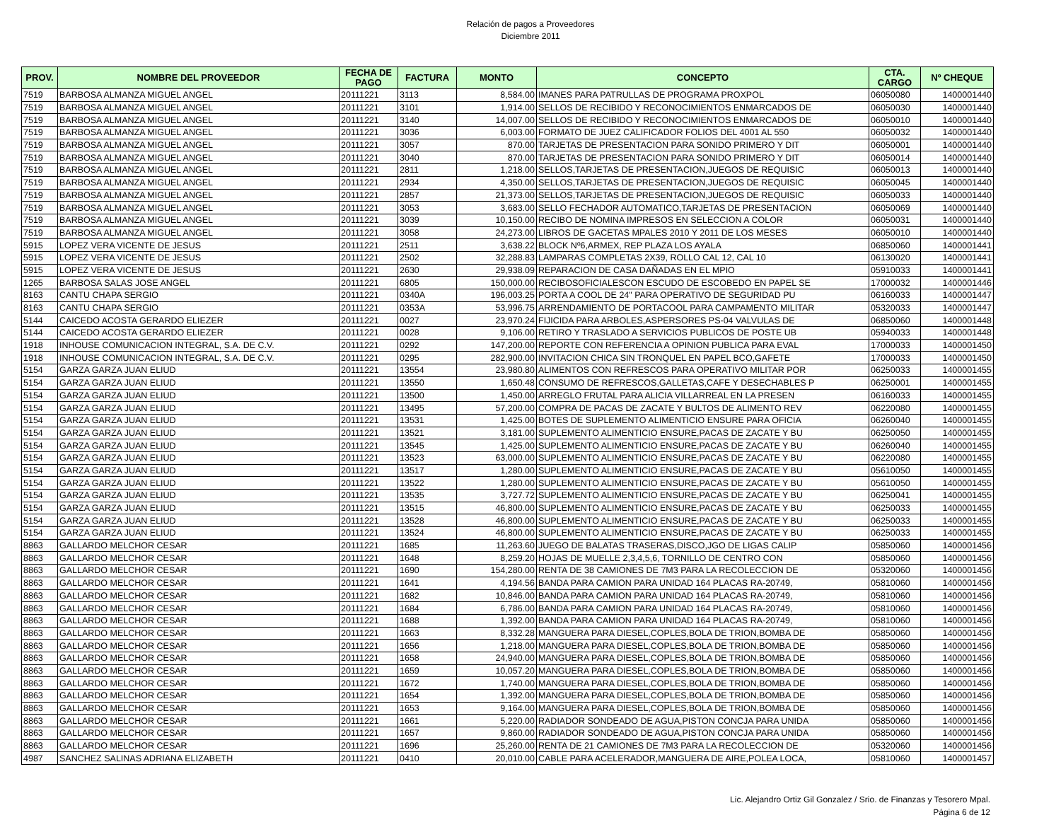Relación de pagos a Proveedores
Diciembre 2011
| PROV. | NOMBRE DEL PROVEEDOR | FECHA DE PAGO | FACTURA | MONTO | CONCEPTO | CTA. CARGO | Nº CHEQUE |
| --- | --- | --- | --- | --- | --- | --- | --- |
| 7519 | BARBOSA ALMANZA MIGUEL ANGEL | 20111221 | 3113 | 8,584.00 | IMANES PARA PATRULLAS DE PROGRAMA PROXPOL | 06050080 | 1400001440 |
| 7519 | BARBOSA ALMANZA MIGUEL ANGEL | 20111221 | 3101 | 1,914.00 | SELLOS DE RECIBIDO Y RECONOCIMIENTOS ENMARCADOS DE | 06050030 | 1400001440 |
| 7519 | BARBOSA ALMANZA MIGUEL ANGEL | 20111221 | 3140 | 14,007.00 | SELLOS DE RECIBIDO Y RECONOCIMIENTOS ENMARCADOS DE | 06050010 | 1400001440 |
| 7519 | BARBOSA ALMANZA MIGUEL ANGEL | 20111221 | 3036 | 6,003.00 | FORMATO DE JUEZ CALIFICADOR FOLIOS DEL 4001 AL 550 | 06050032 | 1400001440 |
| 7519 | BARBOSA ALMANZA MIGUEL ANGEL | 20111221 | 3057 | 870.00 | TARJETAS DE PRESENTACION PARA SONIDO PRIMERO Y DIT | 06050001 | 1400001440 |
| 7519 | BARBOSA ALMANZA MIGUEL ANGEL | 20111221 | 3040 | 870.00 | TARJETAS DE PRESENTACION PARA SONIDO PRIMERO Y DIT | 06050014 | 1400001440 |
| 7519 | BARBOSA ALMANZA MIGUEL ANGEL | 20111221 | 2811 | 1,218.00 | SELLOS,TARJETAS DE PRESENTACION,JUEGOS DE REQUISIC | 06050013 | 1400001440 |
| 7519 | BARBOSA ALMANZA MIGUEL ANGEL | 20111221 | 2934 | 4,350.00 | SELLOS,TARJETAS DE PRESENTACION,JUEGOS DE REQUISIC | 06050045 | 1400001440 |
| 7519 | BARBOSA ALMANZA MIGUEL ANGEL | 20111221 | 2857 | 21,373.00 | SELLOS,TARJETAS DE PRESENTACION,JUEGOS DE REQUISIC | 06050033 | 1400001440 |
| 7519 | BARBOSA ALMANZA MIGUEL ANGEL | 20111221 | 3053 | 3,683.00 | SELLO FECHADOR AUTOMATICO,TARJETAS DE PRESENTACION | 06050069 | 1400001440 |
| 7519 | BARBOSA ALMANZA MIGUEL ANGEL | 20111221 | 3039 | 10,150.00 | RECIBO DE NOMINA IMPRESOS EN SELECCION A COLOR | 06050031 | 1400001440 |
| 7519 | BARBOSA ALMANZA MIGUEL ANGEL | 20111221 | 3058 | 24,273.00 | LIBROS DE GACETAS MPALES 2010 Y 2011 DE LOS MESES | 06050010 | 1400001440 |
| 5915 | LOPEZ VERA VICENTE DE JESUS | 20111221 | 2511 | 3,638.22 | BLOCK Nº6,ARMEX, REP PLAZA LOS AYALA | 06850060 | 1400001441 |
| 5915 | LOPEZ VERA VICENTE DE JESUS | 20111221 | 2502 | 32,288.83 | LAMPARAS COMPLETAS 2X39, ROLLO CAL 12, CAL 10 | 06130020 | 1400001441 |
| 5915 | LOPEZ VERA VICENTE DE JESUS | 20111221 | 2630 | 29,938.09 | REPARACION DE CASA DAÑADAS EN EL MPIO | 05910033 | 1400001441 |
| 1265 | BARBOSA SALAS JOSE ANGEL | 20111221 | 6805 | 150,000.00 | RECIBOSOFICIALESCON ESCUDO DE ESCOBEDO EN PAPEL SE | 17000032 | 1400001446 |
| 8163 | CANTU CHAPA SERGIO | 20111221 | 0340A | 196,003.25 | PORTA A COOL DE 24" PARA OPERATIVO DE SEGURIDAD PU | 06160033 | 1400001447 |
| 8163 | CANTU CHAPA SERGIO | 20111221 | 0353A | 53,996.75 | ARRENDAMIENTO DE PORTACOOL PARA CAMPAMENTO MILITAR | 05320033 | 1400001447 |
| 5144 | CAICEDO ACOSTA GERARDO ELIEZER | 20111221 | 0027 | 23,970.24 | FIJICIDA PARA ARBOLES,ASPERSORES PS-04 VALVULAS DE | 06850060 | 1400001448 |
| 5144 | CAICEDO ACOSTA GERARDO ELIEZER | 20111221 | 0028 | 9,106.00 | RETIRO Y TRASLADO A SERVICIOS PUBLICOS DE POSTE UB | 05940033 | 1400001448 |
| 1918 | INHOUSE COMUNICACION INTEGRAL, S.A. DE C.V. | 20111221 | 0292 | 147,200.00 | REPORTE CON REFERENCIA A OPINION PUBLICA PARA EVAL | 17000033 | 1400001450 |
| 1918 | INHOUSE COMUNICACION INTEGRAL, S.A. DE C.V. | 20111221 | 0295 | 282,900.00 | INVITACION CHICA SIN TRONQUEL EN PAPEL BCO,GAFETE | 17000033 | 1400001450 |
| 5154 | GARZA GARZA JUAN ELIUD | 20111221 | 13554 | 23,980.80 | ALIMENTOS CON REFRESCOS PARA OPERATIVO MILITAR POR | 06250033 | 1400001455 |
| 5154 | GARZA GARZA JUAN ELIUD | 20111221 | 13550 | 1,650.48 | CONSUMO DE REFRESCOS,GALLETAS,CAFE Y DESECHABLES P | 06250001 | 1400001455 |
| 5154 | GARZA GARZA JUAN ELIUD | 20111221 | 13500 | 1,450.00 | ARREGLO FRUTAL PARA ALICIA VILLARREAL EN LA PRESEN | 06160033 | 1400001455 |
| 5154 | GARZA GARZA JUAN ELIUD | 20111221 | 13495 | 57,200.00 | COMPRA DE PACAS DE ZACATE Y BULTOS DE ALIMENTO REV | 06220080 | 1400001455 |
| 5154 | GARZA GARZA JUAN ELIUD | 20111221 | 13531 | 1,425.00 | BOTES DE SUPLEMENTO ALIMENTICIO ENSURE PARA OFICIA | 06260040 | 1400001455 |
| 5154 | GARZA GARZA JUAN ELIUD | 20111221 | 13521 | 3,181.00 | SUPLEMENTO ALIMENTICIO ENSURE,PACAS DE ZACATE Y BU | 06250050 | 1400001455 |
| 5154 | GARZA GARZA JUAN ELIUD | 20111221 | 13545 | 1,425.00 | SUPLEMENTO ALIMENTICIO ENSURE,PACAS DE ZACATE Y BU | 06260040 | 1400001455 |
| 5154 | GARZA GARZA JUAN ELIUD | 20111221 | 13523 | 63,000.00 | SUPLEMENTO ALIMENTICIO ENSURE,PACAS DE ZACATE Y BU | 06220080 | 1400001455 |
| 5154 | GARZA GARZA JUAN ELIUD | 20111221 | 13517 | 1,280.00 | SUPLEMENTO ALIMENTICIO ENSURE,PACAS DE ZACATE Y BU | 05610050 | 1400001455 |
| 5154 | GARZA GARZA JUAN ELIUD | 20111221 | 13522 | 1,280.00 | SUPLEMENTO ALIMENTICIO ENSURE,PACAS DE ZACATE Y BU | 05610050 | 1400001455 |
| 5154 | GARZA GARZA JUAN ELIUD | 20111221 | 13535 | 3,727.72 | SUPLEMENTO ALIMENTICIO ENSURE,PACAS DE ZACATE Y BU | 06250041 | 1400001455 |
| 5154 | GARZA GARZA JUAN ELIUD | 20111221 | 13515 | 46,800.00 | SUPLEMENTO ALIMENTICIO ENSURE,PACAS DE ZACATE Y BU | 06250033 | 1400001455 |
| 5154 | GARZA GARZA JUAN ELIUD | 20111221 | 13528 | 46,800.00 | SUPLEMENTO ALIMENTICIO ENSURE,PACAS DE ZACATE Y BU | 06250033 | 1400001455 |
| 5154 | GARZA GARZA JUAN ELIUD | 20111221 | 13524 | 46,800.00 | SUPLEMENTO ALIMENTICIO ENSURE,PACAS DE ZACATE Y BU | 06250033 | 1400001455 |
| 8863 | GALLARDO MELCHOR CESAR | 20111221 | 1685 | 11,263.60 | JUEGO DE BALATAS TRASERAS,DISCO,JGO DE LIGAS CALIP | 05850060 | 1400001456 |
| 8863 | GALLARDO MELCHOR CESAR | 20111221 | 1648 | 8,259.20 | HOJAS DE MUELLE 2,3,4,5,6, TORNILLO DE CENTRO CON | 05850060 | 1400001456 |
| 8863 | GALLARDO MELCHOR CESAR | 20111221 | 1690 | 154,280.00 | RENTA DE 38 CAMIONES DE 7M3 PARA LA RECOLECCION DE | 05320060 | 1400001456 |
| 8863 | GALLARDO MELCHOR CESAR | 20111221 | 1641 | 4,194.56 | BANDA PARA CAMION PARA UNIDAD 164 PLACAS RA-20749, | 05810060 | 1400001456 |
| 8863 | GALLARDO MELCHOR CESAR | 20111221 | 1682 | 10,846.00 | BANDA PARA CAMION PARA UNIDAD 164 PLACAS RA-20749, | 05810060 | 1400001456 |
| 8863 | GALLARDO MELCHOR CESAR | 20111221 | 1684 | 6,786.00 | BANDA PARA CAMION PARA UNIDAD 164 PLACAS RA-20749, | 05810060 | 1400001456 |
| 8863 | GALLARDO MELCHOR CESAR | 20111221 | 1688 | 1,392.00 | BANDA PARA CAMION PARA UNIDAD 164 PLACAS RA-20749, | 05810060 | 1400001456 |
| 8863 | GALLARDO MELCHOR CESAR | 20111221 | 1663 | 8,332.28 | MANGUERA PARA DIESEL,COPLES,BOLA DE TRION,BOMBA DE | 05850060 | 1400001456 |
| 8863 | GALLARDO MELCHOR CESAR | 20111221 | 1656 | 1,218.00 | MANGUERA PARA DIESEL,COPLES,BOLA DE TRION,BOMBA DE | 05850060 | 1400001456 |
| 8863 | GALLARDO MELCHOR CESAR | 20111221 | 1658 | 24,940.00 | MANGUERA PARA DIESEL,COPLES,BOLA DE TRION,BOMBA DE | 05850060 | 1400001456 |
| 8863 | GALLARDO MELCHOR CESAR | 20111221 | 1659 | 10,057.20 | MANGUERA PARA DIESEL,COPLES,BOLA DE TRION,BOMBA DE | 05850060 | 1400001456 |
| 8863 | GALLARDO MELCHOR CESAR | 20111221 | 1672 | 1,740.00 | MANGUERA PARA DIESEL,COPLES,BOLA DE TRION,BOMBA DE | 05850060 | 1400001456 |
| 8863 | GALLARDO MELCHOR CESAR | 20111221 | 1654 | 1,392.00 | MANGUERA PARA DIESEL,COPLES,BOLA DE TRION,BOMBA DE | 05850060 | 1400001456 |
| 8863 | GALLARDO MELCHOR CESAR | 20111221 | 1653 | 9,164.00 | MANGUERA PARA DIESEL,COPLES,BOLA DE TRION,BOMBA DE | 05850060 | 1400001456 |
| 8863 | GALLARDO MELCHOR CESAR | 20111221 | 1661 | 5,220.00 | RADIADOR SONDEADO DE AGUA,PISTON CONCJA PARA UNIDA | 05850060 | 1400001456 |
| 8863 | GALLARDO MELCHOR CESAR | 20111221 | 1657 | 9,860.00 | RADIADOR SONDEADO DE AGUA,PISTON CONCJA PARA UNIDA | 05850060 | 1400001456 |
| 8863 | GALLARDO MELCHOR CESAR | 20111221 | 1696 | 25,260.00 | RENTA DE 21 CAMIONES DE 7M3 PARA LA RECOLECCION DE | 05320060 | 1400001456 |
| 4987 | SANCHEZ SALINAS ADRIANA ELIZABETH | 20111221 | 0410 | 20,010.00 | CABLE PARA ACELERADOR,MANGUERA DE AIRE,POLEA LOCA, | 05810060 | 1400001457 |
Lic. Alejandro Ortiz Gil Gonzalez / Srio. de Finanzas y Tesorero Mpal.
Página 6 de 12